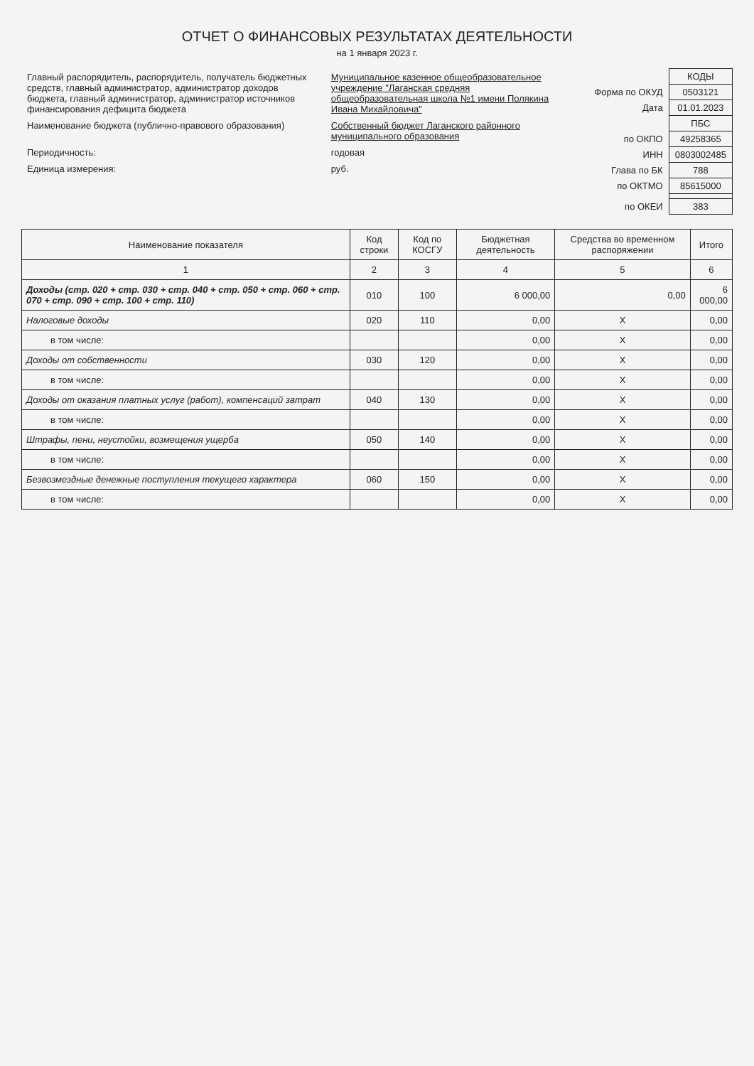ОТЧЕТ О ФИНАНСОВЫХ РЕЗУЛЬТАТАХ ДЕЯТЕЛЬНОСТИ
на 1 января 2023 г.
| Главный распорядитель, распорядитель, получатель бюджетных средств, главный администратор, администратор доходов бюджета, главный администратор, администратор источников финансирования дефицита бюджета | Муниципальное казенное общеобразовательное учреждение "Лаганская средняя общеобразовательная школа №1 имени Полякина Ивана Михайловича" |
| Наименование бюджета (публично-правового образования) | Собственный бюджет Лаганского районного муниципального образования |
| Периодичность: | годовая |
| Единица измерения: | руб. |
| | КОДЫ |
| Форма по ОКУД | 0503121 |
| Дата | 01.01.2023 |
| | ПБС |
| по ОКПО | 49258365 |
| ИНН | 0803002485 |
| Глава по БК | 788 |
| по ОКТМО | 85615000 |
| по ОКЕИ | 383 |
| Наименование показателя | Код строки | Код по КОСГУ | Бюджетная деятельность | Средства во временном распоряжении | Итого |
| --- | --- | --- | --- | --- | --- |
| 1 | 2 | 3 | 4 | 5 | 6 |
| Доходы (стр. 020 + стр. 030 + стр. 040 + стр. 050 + стр. 060 + стр. 070 + стр. 090 + стр. 100 + стр. 110) | 010 | 100 | 6 000,00 | 0,00 | 6 000,00 |
| Налоговые доходы | 020 | 110 | 0,00 | X | 0,00 |
| в том числе: | | | 0,00 | X | 0,00 |
| Доходы от собственности | 030 | 120 | 0,00 | X | 0,00 |
| в том числе: | | | 0,00 | X | 0,00 |
| Доходы от оказания платных услуг (работ), компенсаций затрат | 040 | 130 | 0,00 | X | 0,00 |
| в том числе: | | | 0,00 | X | 0,00 |
| Штрафы, пени, неустойки, возмещения ущерба | 050 | 140 | 0,00 | X | 0,00 |
| в том числе: | | | 0,00 | X | 0,00 |
| Безвозмездные денежные поступления текущего характера | 060 | 150 | 0,00 | X | 0,00 |
| в том числе: | | | 0,00 | X | 0,00 |